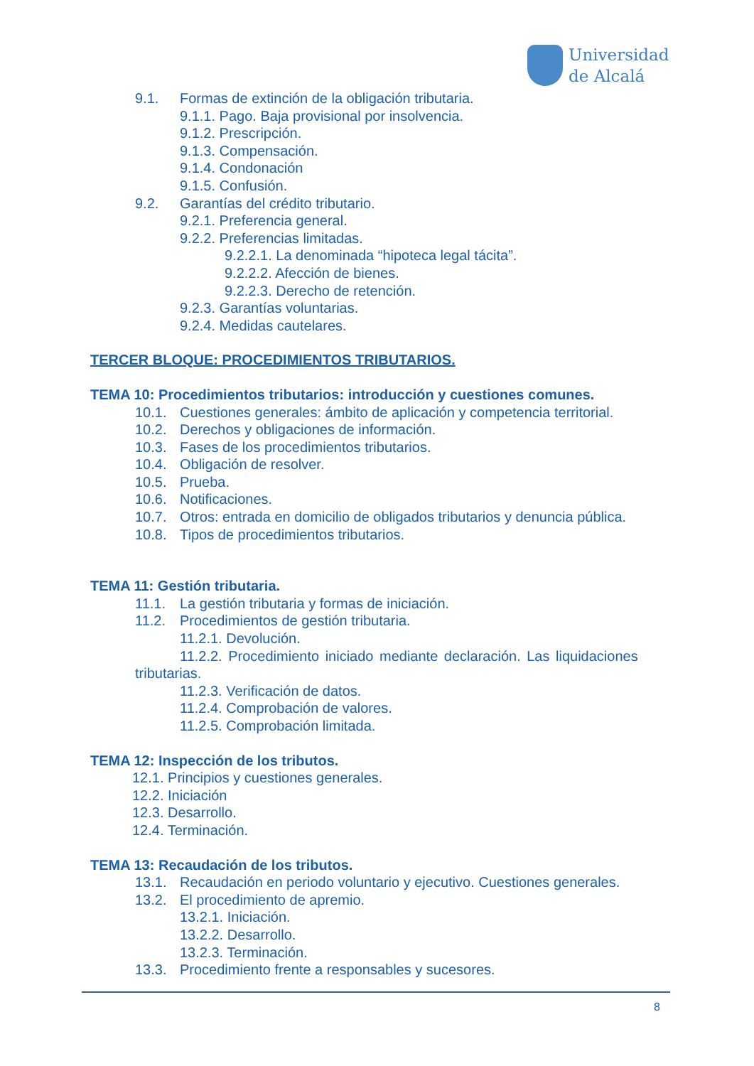Universidad
de Alcalá
9.1. Formas de extinción de la obligación tributaria.
9.1.1. Pago. Baja provisional por insolvencia.
9.1.2. Prescripción.
9.1.3. Compensación.
9.1.4. Condonación
9.1.5. Confusión.
9.2. Garantías del crédito tributario.
9.2.1. Preferencia general.
9.2.2. Preferencias limitadas.
9.2.2.1. La denominada “hipoteca legal tácita”.
9.2.2.2. Afección de bienes.
9.2.2.3. Derecho de retención.
9.2.3. Garantías voluntarias.
9.2.4. Medidas cautelares.
TERCER BLOQUE: PROCEDIMIENTOS TRIBUTARIOS.
TEMA 10: Procedimientos tributarios: introducción y cuestiones comunes.
10.1. Cuestiones generales: ámbito de aplicación y competencia territorial.
10.2. Derechos y obligaciones de información.
10.3. Fases de los procedimientos tributarios.
10.4. Obligación de resolver.
10.5. Prueba.
10.6. Notificaciones.
10.7. Otros: entrada en domicilio de obligados tributarios y denuncia pública.
10.8. Tipos de procedimientos tributarios.
TEMA 11: Gestión tributaria.
11.1. La gestión tributaria y formas de iniciación.
11.2. Procedimientos de gestión tributaria.
11.2.1. Devolución.
11.2.2. Procedimiento iniciado mediante declaración. Las liquidaciones
tributarias.
11.2.3. Verificación de datos.
11.2.4. Comprobación de valores.
11.2.5. Comprobación limitada.
TEMA 12: Inspección de los tributos.
12.1. Principios y cuestiones generales.
12.2. Iniciación
12.3. Desarrollo.
12.4. Terminación.
TEMA 13: Recaudación de los tributos.
13.1. Recaudación en periodo voluntario y ejecutivo. Cuestiones generales.
13.2. El procedimiento de apremio.
13.2.1. Iniciación.
13.2.2. Desarrollo.
13.2.3. Terminación.
13.3. Procedimiento frente a responsables y sucesores.
8